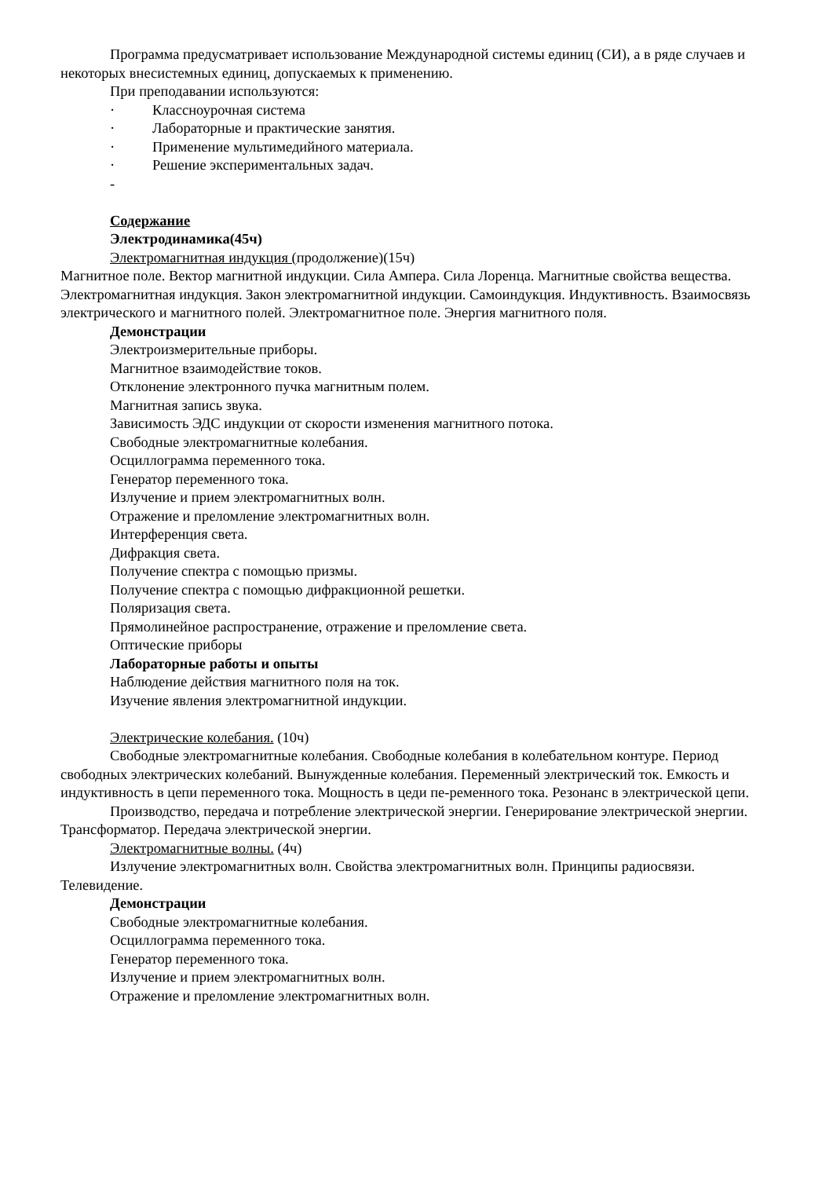Программа предусматривает использование Международной системы единиц (СИ), а в ряде случаев и некоторых внесистемных единиц, допускаемых к применению.
При преподавании используются:
· Классноурочная система
· Лабораторные и практические занятия.
· Применение мультимедийного материала.
· Решение экспериментальных задач.
-
Содержание
Электродинамика(45ч)
Электромагнитная индукция (продолжение)(15ч)
Магнитное поле. Вектор магнитной индукции. Сила Ампера. Сила Лоренца. Магнитные свойства вещества. Электромагнитная индукция. Закон электромагнитной индукции. Самоиндукция. Индуктивность. Взаимосвязь электрического и магнитного полей. Электромагнитное поле. Энергия магнитного поля.
Демонстрации
Электроизмерительные приборы.
Магнитное взаимодействие токов.
Отклонение электронного пучка магнитным полем.
Магнитная запись звука.
Зависимость ЭДС индукции от скорости изменения магнитного потока.
Свободные электромагнитные колебания.
Осциллограмма переменного тока.
Генератор переменного тока.
Излучение и прием электромагнитных волн.
Отражение и преломление электромагнитных волн.
Интерференция света.
Дифракция света.
Получение спектра с помощью призмы.
Получение спектра с помощью дифракционной решетки.
Поляризация света.
Прямолинейное распространение, отражение и преломление света.
Оптические приборы
Лабораторные работы и опыты
Наблюдение действия магнитного поля на ток.
Изучение явления электромагнитной индукции.
Электрические колебания. (10ч)
Свободные электромагнитные колебания. Свободные колебания в колебательном контуре. Период свободных электрических колебаний. Вынужденные колебания. Переменный электрический ток. Емкость и индуктивность в цепи переменного тока. Мощность в цеди пе-ременного тока. Резонанс в электрической цепи.
Производство, передача и потребление электрической энергии. Генерирование электрической энергии. Трансформатор. Передача электрической энергии.
Электромагнитные волны. (4ч)
Излучение электромагнитных волн. Свойства электромагнитных волн. Принципы радиосвязи. Телевидение.
Демонстрации
Свободные электромагнитные колебания.
Осциллограмма переменного тока.
Генератор переменного тока.
Излучение и прием электромагнитных волн.
Отражение и преломление электромагнитных волн.